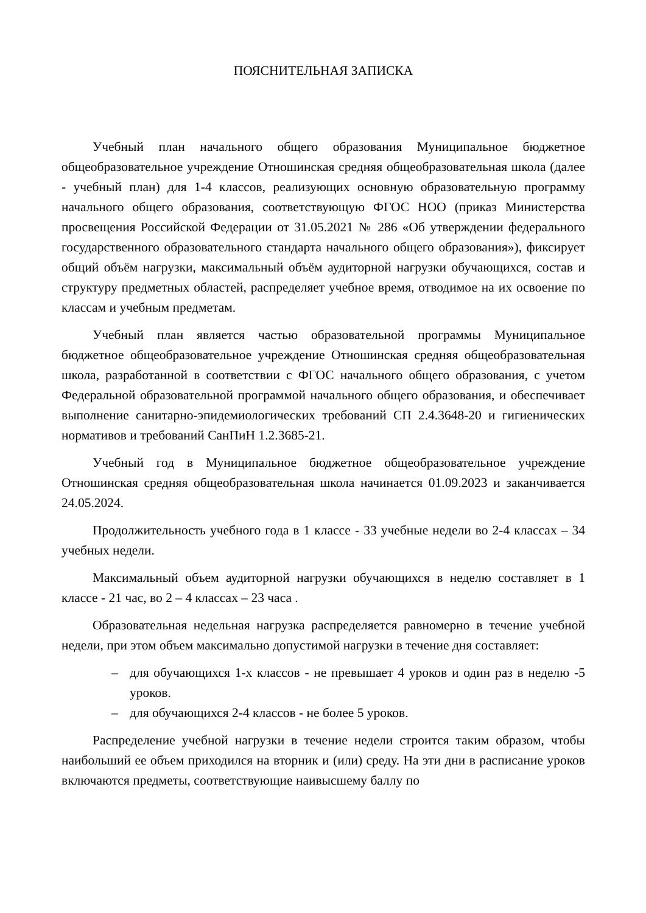ПОЯСНИТЕЛЬНАЯ ЗАПИСКА
Учебный план начального общего образования Муниципальное бюджетное общеобразовательное учреждение Отношинская средняя общеобразовательная школа (далее - учебный план) для 1-4 классов, реализующих основную образовательную программу начального общего образования, соответствующую ФГОС НОО (приказ Министерства просвещения Российской Федерации от 31.05.2021 № 286 «Об утверждении федерального государственного образовательного стандарта начального общего образования»), фиксирует общий объём нагрузки, максимальный объём аудиторной нагрузки обучающихся, состав и структуру предметных областей, распределяет учебное время, отводимое на их освоение по классам и учебным предметам.
Учебный план является частью образовательной программы Муниципальное бюджетное общеобразовательное учреждение Отношинская средняя общеобразовательная школа, разработанной в соответствии с ФГОС начального общего образования, с учетом Федеральной образовательной программой начального общего образования, и обеспечивает выполнение санитарно-эпидемиологических требований СП 2.4.3648-20 и гигиенических нормативов и требований СанПиН 1.2.3685-21.
Учебный год в Муниципальное бюджетное общеобразовательное учреждение Отношинская средняя общеобразовательная школа начинается 01.09.2023 и заканчивается 24.05.2024.
Продолжительность учебного года в 1 классе - 33 учебные недели во 2-4 классах – 34 учебных недели.
Максимальный объем аудиторной нагрузки обучающихся в неделю составляет в 1 классе - 21 час, во 2 – 4 классах – 23 часа .
Образовательная недельная нагрузка распределяется равномерно в течение учебной недели, при этом объем максимально допустимой нагрузки в течение дня составляет:
– для обучающихся 1-х классов - не превышает 4 уроков и один раз в неделю -5 уроков.
– для обучающихся 2-4 классов - не более 5 уроков.
Распределение учебной нагрузки в течение недели строится таким образом, чтобы наибольший ее объем приходился на вторник и (или) среду. На эти дни в расписание уроков включаются предметы, соответствующие наивысшему баллу по